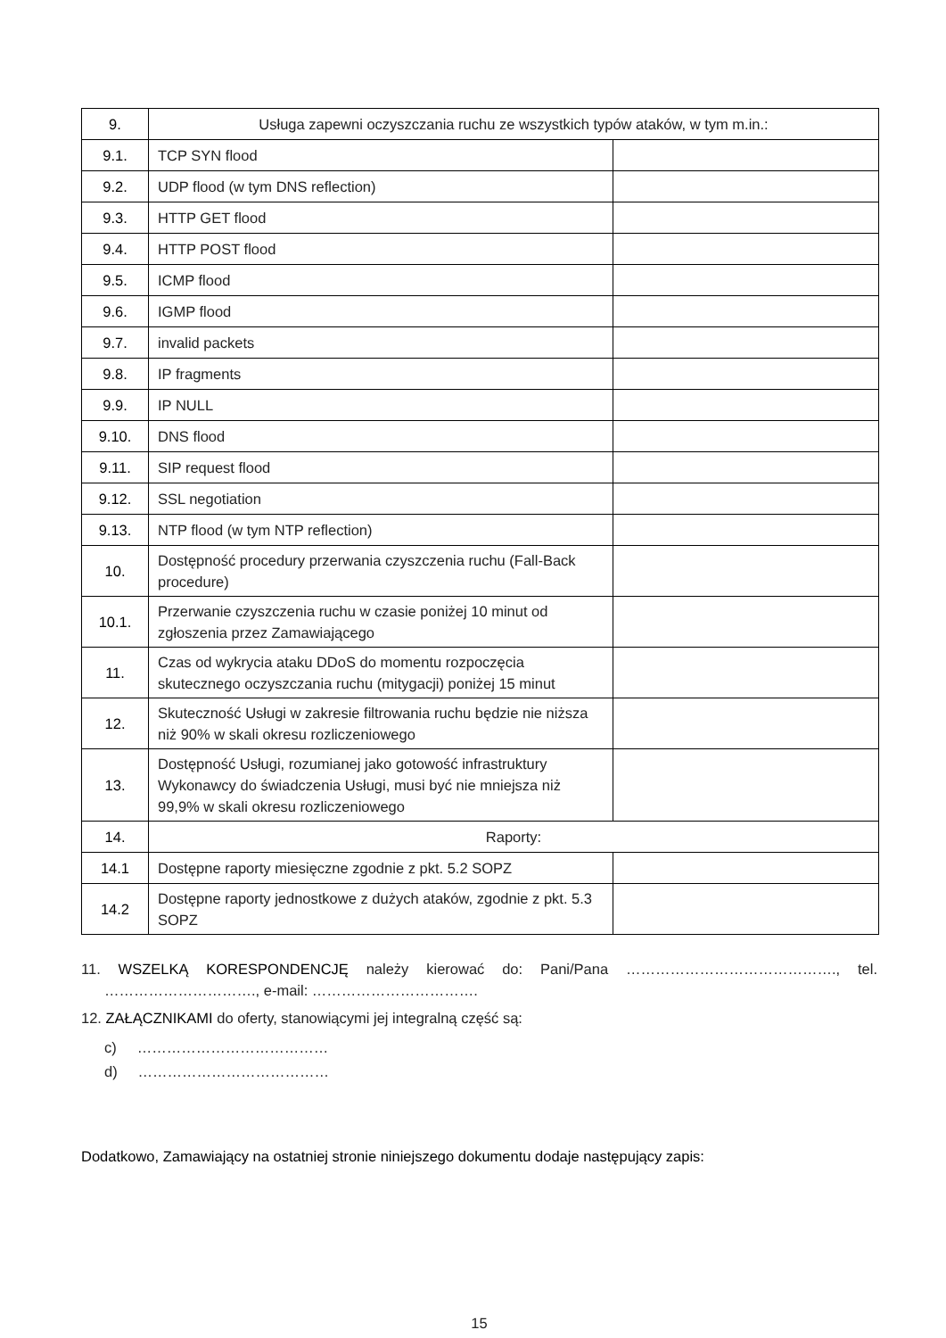| 9. | Usługa zapewni oczyszczania ruchu ze wszystkich typów ataków, w tym m.in.: | |
| 9.1. | TCP SYN flood | |
| 9.2. | UDP flood (w tym DNS reflection) | |
| 9.3. | HTTP GET flood | |
| 9.4. | HTTP POST flood | |
| 9.5. | ICMP flood | |
| 9.6. | IGMP flood | |
| 9.7. | invalid packets | |
| 9.8. | IP fragments | |
| 9.9. | IP NULL | |
| 9.10. | DNS flood | |
| 9.11. | SIP request flood | |
| 9.12. | SSL negotiation | |
| 9.13. | NTP flood (w tym NTP reflection) | |
| 10. | Dostępność procedury przerwania czyszczenia ruchu (Fall-Back procedure) | |
| 10.1. | Przerwanie czyszczenia ruchu w czasie poniżej 10 minut od zgłoszenia przez Zamawiającego | |
| 11. | Czas od wykrycia ataku DDoS do momentu rozpoczęcia skutecznego oczyszczania ruchu (mitygacji) poniżej 15 minut | |
| 12. | Skuteczność Usługi w zakresie filtrowania ruchu będzie nie niższa niż 90% w skali okresu rozliczeniowego | |
| 13. | Dostępność Usługi, rozumianej jako gotowość infrastruktury Wykonawcy do świadczenia Usługi, musi być nie mniejsza niż 99,9% w skali okresu rozliczeniowego | |
| 14. | Raporty: | |
| 14.1 | Dostępne raporty miesięczne zgodnie z pkt. 5.2 SOPZ | |
| 14.2 | Dostępne raporty jednostkowe z dużych ataków, zgodnie z pkt. 5.3 SOPZ | |
11. WSZELKĄ KORESPONDENCJĘ należy kierować do: Pani/Pana ……………………………………., tel. …………………………., e-mail: …………………………….
12. ZAŁĄCZNIKAMI do oferty, stanowiącymi jej integralną część są:
c) …………………………………
d) …………………………………
Dodatkowo, Zamawiający na ostatniej stronie niniejszego dokumentu dodaje następujący zapis:
15